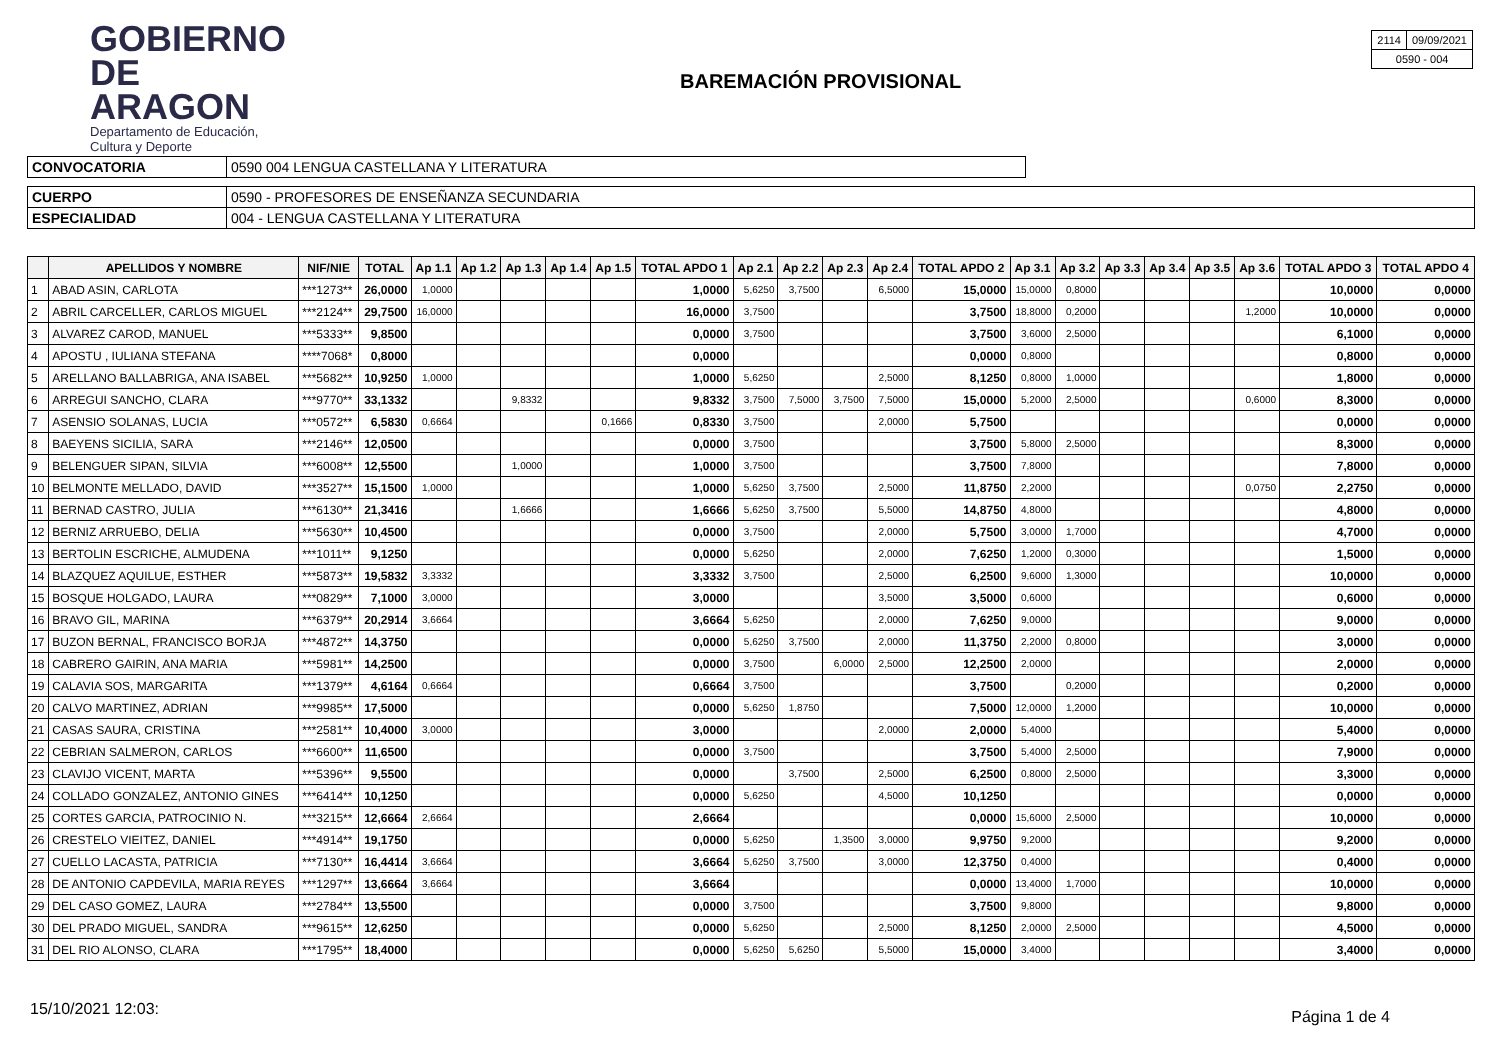GOBIERNO
DE ARAGON
Departamento de Educación,
Cultura y Deporte
BAREMACIÓN PROVISIONAL
| 2114 | 09/09/2021 |
| 0590 - 004 | |
| CONVOCATORIA | 0590 004 LENGUA CASTELLANA Y LITERATURA | |
| CUERPO | 0590 - PROFESORES DE ENSEÑANZA SECUNDARIA | |
| ESPECIALIDAD | 004 - LENGUA CASTELLANA Y LITERATURA | |
| | APELLIDOS Y NOMBRE | NIF/NIE | TOTAL | Ap 1.1 | Ap 1.2 | Ap 1.3 | Ap 1.4 | Ap 1.5 | TOTAL APDO 1 | Ap 2.1 | Ap 2.2 | Ap 2.3 | Ap 2.4 | TOTAL APDO 2 | Ap 3.1 | Ap 3.2 | Ap 3.3 | Ap 3.4 | Ap 3.5 | Ap 3.6 | TOTAL APDO 3 | TOTAL APDO 4 |
| --- | --- | --- | --- | --- | --- | --- | --- | --- | --- | --- | --- | --- | --- | --- | --- | --- | --- | --- | --- | --- | --- | --- |
| 1 | ABAD ASIN, CARLOTA | ***1273** | 26,0000 | 1,0000 | | | | | 1,0000 | 5,6250 | 3,7500 | | 6,5000 | 15,0000 | 15,0000 | 0,8000 | | | | | 10,0000 | 0,0000 |
| 2 | ABRIL CARCELLER, CARLOS MIGUEL | ***2124** | 29,7500 | 16,0000 | | | | | 16,0000 | 3,7500 | | | | 3,7500 | 18,8000 | 0,2000 | | | | 1,2000 | 10,0000 | 0,0000 |
| 3 | ALVAREZ CAROD, MANUEL | ***5333** | 9,8500 | | | | | | 0,0000 | 3,7500 | | | | 3,7500 | 3,6000 | 2,5000 | | | | | 6,1000 | 0,0000 |
| 4 | APOSTU , IULIANA STEFANA | ****7068* | 0,8000 | | | | | | 0,0000 | | | | | 0,0000 | 0,8000 | | | | | | 0,8000 | 0,0000 |
| 5 | ARELLANO BALLABRIGA, ANA ISABEL | ***5682** | 10,9250 | 1,0000 | | | | | 1,0000 | 5,6250 | | | 2,5000 | 8,1250 | 0,8000 | 1,0000 | | | | | 1,8000 | 0,0000 |
| 6 | ARREGUI SANCHO, CLARA | ***9770** | 33,1332 | | | 9,8332 | | | 9,8332 | 3,7500 | 7,5000 | 3,7500 | 7,5000 | 15,0000 | 5,2000 | 2,5000 | | | | 0,6000 | 8,3000 | 0,0000 |
| 7 | ASENSIO SOLANAS, LUCIA | ***0572** | 6,5830 | 0,6664 | | | | 0,1666 | 0,8330 | 3,7500 | | | 2,0000 | 5,7500 | | | | | | | 0,0000 | 0,0000 |
| 8 | BAEYENS SICILIA, SARA | ***2146** | 12,0500 | | | | | | 0,0000 | 3,7500 | | | | 3,7500 | 5,8000 | 2,5000 | | | | | 8,3000 | 0,0000 |
| 9 | BELENGUER SIPAN, SILVIA | ***6008** | 12,5500 | | | 1,0000 | | | 1,0000 | 3,7500 | | | | 3,7500 | 7,8000 | | | | | | 7,8000 | 0,0000 |
| 10 | BELMONTE MELLADO, DAVID | ***3527** | 15,1500 | 1,0000 | | | | | 1,0000 | 5,6250 | 3,7500 | | 2,5000 | 11,8750 | 2,2000 | | | | | 0,0750 | 2,2750 | 0,0000 |
| 11 | BERNAD CASTRO, JULIA | ***6130** | 21,3416 | | | 1,6666 | | | 1,6666 | 5,6250 | 3,7500 | | 5,5000 | 14,8750 | 4,8000 | | | | | | 4,8000 | 0,0000 |
| 12 | BERNIZ ARRUEBO, DELIA | ***5630** | 10,4500 | | | | | | 0,0000 | 3,7500 | | | 2,0000 | 5,7500 | 3,0000 | 1,7000 | | | | | 4,7000 | 0,0000 |
| 13 | BERTOLIN ESCRICHE, ALMUDENA | ***1011** | 9,1250 | | | | | | 0,0000 | 5,6250 | | | 2,0000 | 7,6250 | 1,2000 | 0,3000 | | | | | 1,5000 | 0,0000 |
| 14 | BLAZQUEZ AQUILUE, ESTHER | ***5873** | 19,5832 | 3,3332 | | | | | 3,3332 | 3,7500 | | | 2,5000 | 6,2500 | 9,6000 | 1,3000 | | | | | 10,0000 | 0,0000 |
| 15 | BOSQUE HOLGADO, LAURA | ***0829** | 7,1000 | 3,0000 | | | | | 3,0000 | | | | 3,5000 | 3,5000 | 0,6000 | | | | | | 0,6000 | 0,0000 |
| 16 | BRAVO GIL, MARINA | ***6379** | 20,2914 | 3,6664 | | | | | 3,6664 | 5,6250 | | | 2,0000 | 7,6250 | 9,0000 | | | | | | 9,0000 | 0,0000 |
| 17 | BUZON BERNAL, FRANCISCO BORJA | ***4872** | 14,3750 | | | | | | 0,0000 | 5,6250 | 3,7500 | | 2,0000 | 11,3750 | 2,2000 | 0,8000 | | | | | 3,0000 | 0,0000 |
| 18 | CABRERO GAIRIN, ANA MARIA | ***5981** | 14,2500 | | | | | | 0,0000 | 3,7500 | | 6,0000 | 2,5000 | 12,2500 | 2,0000 | | | | | | 2,0000 | 0,0000 |
| 19 | CALAVIA SOS, MARGARITA | ***1379** | 4,6164 | 0,6664 | | | | | 0,6664 | 3,7500 | | | | 3,7500 | | 0,2000 | | | | | 0,2000 | 0,0000 |
| 20 | CALVO MARTINEZ, ADRIAN | ***9985** | 17,5000 | | | | | | 0,0000 | 5,6250 | 1,8750 | | | 7,5000 | 12,0000 | 1,2000 | | | | | 10,0000 | 0,0000 |
| 21 | CASAS SAURA, CRISTINA | ***2581** | 10,4000 | 3,0000 | | | | | 3,0000 | | | | 2,0000 | 2,0000 | 5,4000 | | | | | | 5,4000 | 0,0000 |
| 22 | CEBRIAN SALMERON, CARLOS | ***6600** | 11,6500 | | | | | | 0,0000 | 3,7500 | | | | 3,7500 | 5,4000 | 2,5000 | | | | | 7,9000 | 0,0000 |
| 23 | CLAVIJO VICENT, MARTA | ***5396** | 9,5500 | | | | | | 0,0000 | | 3,7500 | | 2,5000 | 6,2500 | 0,8000 | 2,5000 | | | | | 3,3000 | 0,0000 |
| 24 | COLLADO GONZALEZ, ANTONIO GINES | ***6414** | 10,1250 | | | | | | 0,0000 | 5,6250 | | | 4,5000 | 10,1250 | | | | | | | 0,0000 | 0,0000 |
| 25 | CORTES GARCIA, PATROCINIO N. | ***3215** | 12,6664 | 2,6664 | | | | | 2,6664 | | | | | 0,0000 | 15,6000 | 2,5000 | | | | | 10,0000 | 0,0000 |
| 26 | CRESTELO VIEITEZ, DANIEL | ***4914** | 19,1750 | | | | | | 0,0000 | 5,6250 | | 1,3500 | 3,0000 | 9,9750 | 9,2000 | | | | | | 9,2000 | 0,0000 |
| 27 | CUELLO LACASTA, PATRICIA | ***7130** | 16,4414 | 3,6664 | | | | | 3,6664 | 5,6250 | 3,7500 | | 3,0000 | 12,3750 | 0,4000 | | | | | | 0,4000 | 0,0000 |
| 28 | DE ANTONIO CAPDEVILA, MARIA REYES | ***1297** | 13,6664 | 3,6664 | | | | | 3,6664 | | | | | 0,0000 | 13,4000 | 1,7000 | | | | | 10,0000 | 0,0000 |
| 29 | DEL CASO GOMEZ, LAURA | ***2784** | 13,5500 | | | | | | 0,0000 | 3,7500 | | | | 3,7500 | 9,8000 | | | | | | 9,8000 | 0,0000 |
| 30 | DEL PRADO MIGUEL, SANDRA | ***9615** | 12,6250 | | | | | | 0,0000 | 5,6250 | | | 2,5000 | 8,1250 | 2,0000 | 2,5000 | | | | | 4,5000 | 0,0000 |
| 31 | DEL RIO ALONSO, CLARA | ***1795** | 18,4000 | | | | | | 0,0000 | 5,6250 | 5,6250 | | 5,5000 | 15,0000 | 3,4000 | | | | | | 3,4000 | 0,0000 |
15/10/2021 12:03: Página 1 de 4